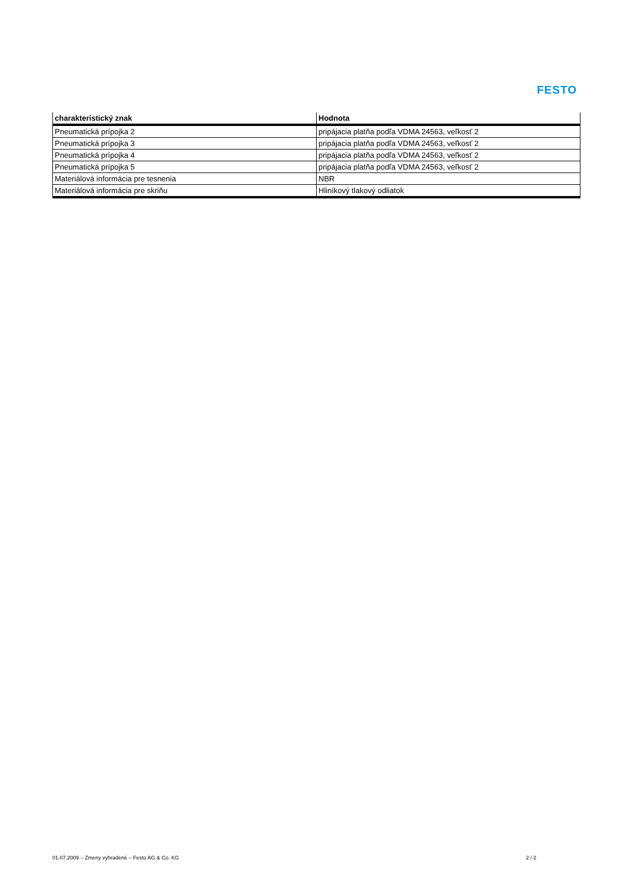FESTO
| charakteristický znak | Hodnota |
| --- | --- |
| Pneumatická prípojka 2 | pripájacia platňa podľa VDMA 24563, veľkosť 2 |
| Pneumatická prípojka 3 | pripájacia platňa podľa VDMA 24563, veľkosť 2 |
| Pneumatická prípojka 4 | pripájacia platňa podľa VDMA 24563, veľkosť 2 |
| Pneumatická prípojka 5 | pripájacia platňa podľa VDMA 24563, veľkosť 2 |
| Materiálová informácia pre tesnenia | NBR |
| Materiálová informácia pre skriňu | Hliníkový tlakový odliatok |
01.07.2009 – Zmeny vyhradené – Festo AG & Co. KG 2 / 2